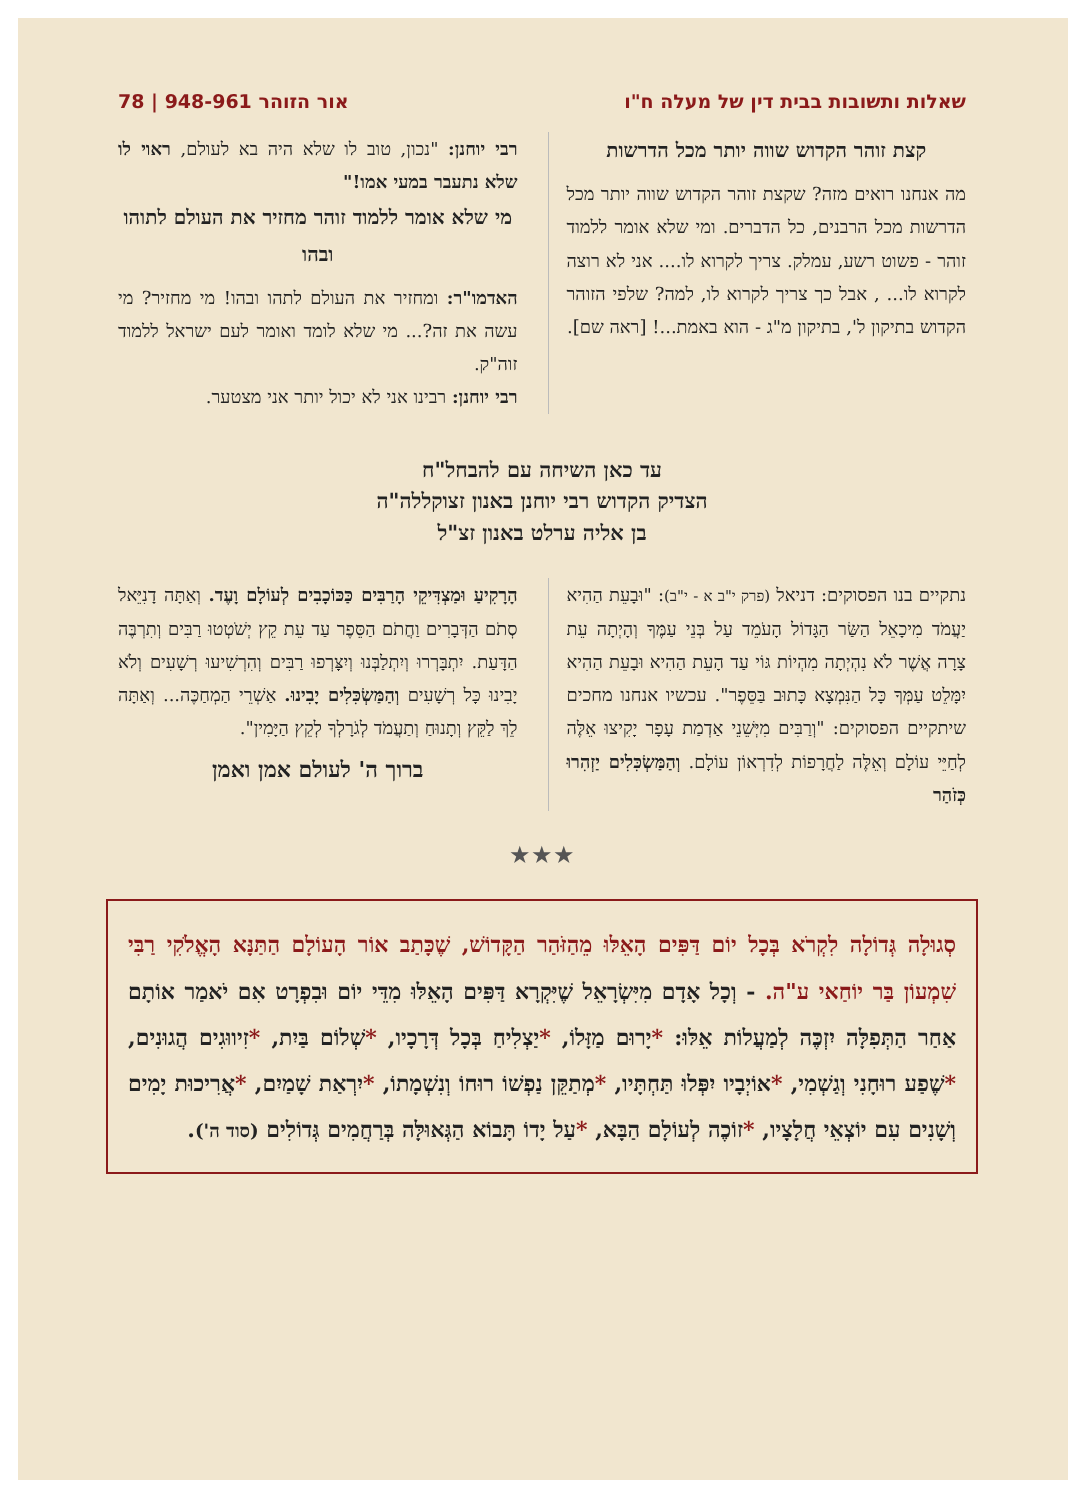שאלות ותשובות בבית דין של מעלה ח"ו אור הזוהר 948-961 | 78
קצת זוהר הקדוש שווה יותר מכל הדרשות
מה אנחנו רואים מזה? שקצת זוהר הקדוש שווה יותר מכל הדרשות מכל הרבנים, כל הדברים. ומי שלא אומר ללמוד זוהר - פשוט רשע, עמלק. צריך לקרוא לו.... אני לא רוצה לקרוא לו... , אבל כך צריך לקרוא לו, למה? שלפי הזוהר הקדוש בתיקון ל', בתיקון מ"ג - הוא באמת...! [ראה שם].
רבי יוחנן: "נכון, טוב לו שלא היה בא לעולם, ראוי לו שלא נתעבר במעי אמו!"
מי שלא אומר ללמוד זוהר מחזיר את העולם לתוהו ובהו
האדמו"ר: ומחזיר את העולם לתהו ובהו! מי מחזיר? מי עשה את זה?... מי שלא לומד ואומר לעם ישראל ללמוד זוה"ק.
רבי יוחנן: רבינו אני לא יכול יותר אני מצטער.
עד כאן השיחה עם להבחל"ח
הצדיק הקדוש רבי יוחנן באנון זצוקללה"ה
בן אליה ערלט באנון זצ"ל
נתקיים בנו הפסוקים: דניאל (פרק י"ב א - י"ב): "וּבָעֵת הַהִיא יַעֲמֹד מִיכָאֵל הַשַּׂר הַגָּדוֹל הָעֹמֵד עַל בְּנֵי עַמֶּךָ וְהָיְתָה עֵת צָרָה אֲשֶׁר לֹא נִהְיְתָה מִהְיוֹת גּוֹי עַד הָעֵת הַהִיא וּבָעֵת הַהִיא יִמָּלֵט עַמְּךָ כָּל הַנִּמְצָא כָּתוּב בַּסֵּפֶר". עכשיו אנחנו מחכים שיתקיים הפסוקים: "וְרַבִּים מִיְּשֵׁנֵי אַדְמַת עָפָר יָקִיצוּ אֵלֶּה לְחַיֵּי עוֹלָם וְאֵלֶּה לַחֲרָפוֹת לְדִרְאוֹן עוֹלָם. וְהַמַּשְׂכִּלִים יַזְהִרוּ כְּזֹהַר
הָרָקִיעַ וּמַצְדִּיקֵי הָרַבִּים כַּכּוֹכָבִים לְעוֹלָם וָעֶד. וְאַתָּה דָנִיֵּאל סְתֹם הַדְּבָרִים וַחֲתֹם הַסֵּפֶר עַד עֵת קֵץ יְשֹׁטְטוּ רַבִּים וְתִרְבֶּה הַדָּעַת. יִתְבָּרְרוּ וְיִתְלַבְּנוּ וְיִצָּרְפוּ רַבִּים וְהִרְשִׁיעוּ רְשָׁעִים וְלֹא יָבִינוּ כָּל רְשָׁעִים וְהַמַּשְׂכִּלִים יָבִינוּ. אַשְׁרֵי הַמְחַכֶּה... וְאַתָּה לֵךְ לַקֵּץ וְתָנוּחַ וְתַעֲמֹד לְגֹרָלְךָ לְקֵץ הַיָּמִין".
ברוך ה' לעולם אמן ואמן
★★★
סְגוּלָה גְּדוֹלָה לִקְרֹא בְּכָל יוֹם דַּפִּים הָאֵלּוּ מֵהַזֹּהַר הַקָּדוֹשׁ, שֶׁכָּתַב אוֹר הָעוֹלָם הַתַּנָּא הָאֱלֹקִי רַבִּי שִׁמְעוֹן בַּר יוֹחַאי ע"ה. - וְכָל אָדָם מִיִּשְׂרָאֵל שֶׁיִּקְרָא דַּפִּים הָאֵלּוּ מִדֵּי יוֹם וּבִפְרָט אִם יֹאמַר אוֹתָם אַחַר הַתְּפִלָּה יִזְכֶּה לְמַעֲלוֹת אֵלּוּ: *יָרוּם מַזָּלוֹ, *יַצְלִיחַ בְּכָל דְּרָכָיו, *שְׁלוֹם בַּיִת, *זִיווּגִים הֲגוּנִים, *שֶׁפַע רוּחָנִי וְגַשְׁמִי, *אוֹיְבָיו יִפְּלוּ תַּחְתָּיו, *מְתַקֵּן נַפְשׁוֹ רוּחוֹ וְנִשְׁמָתוֹ, *יִרְאַת שָׁמַיִם, *אֲרִיכוּת יָמִים וְשָׁנִים עִם יוֹצְאֵי חֲלָצָיו, *זוֹכֶה לְעוֹלָם הַבָּא, *עַל יָדוֹ תָּבוֹא הַגְּאוּלָּה בְּרַחֲמִים גְּדוֹלִים (סוד ה').